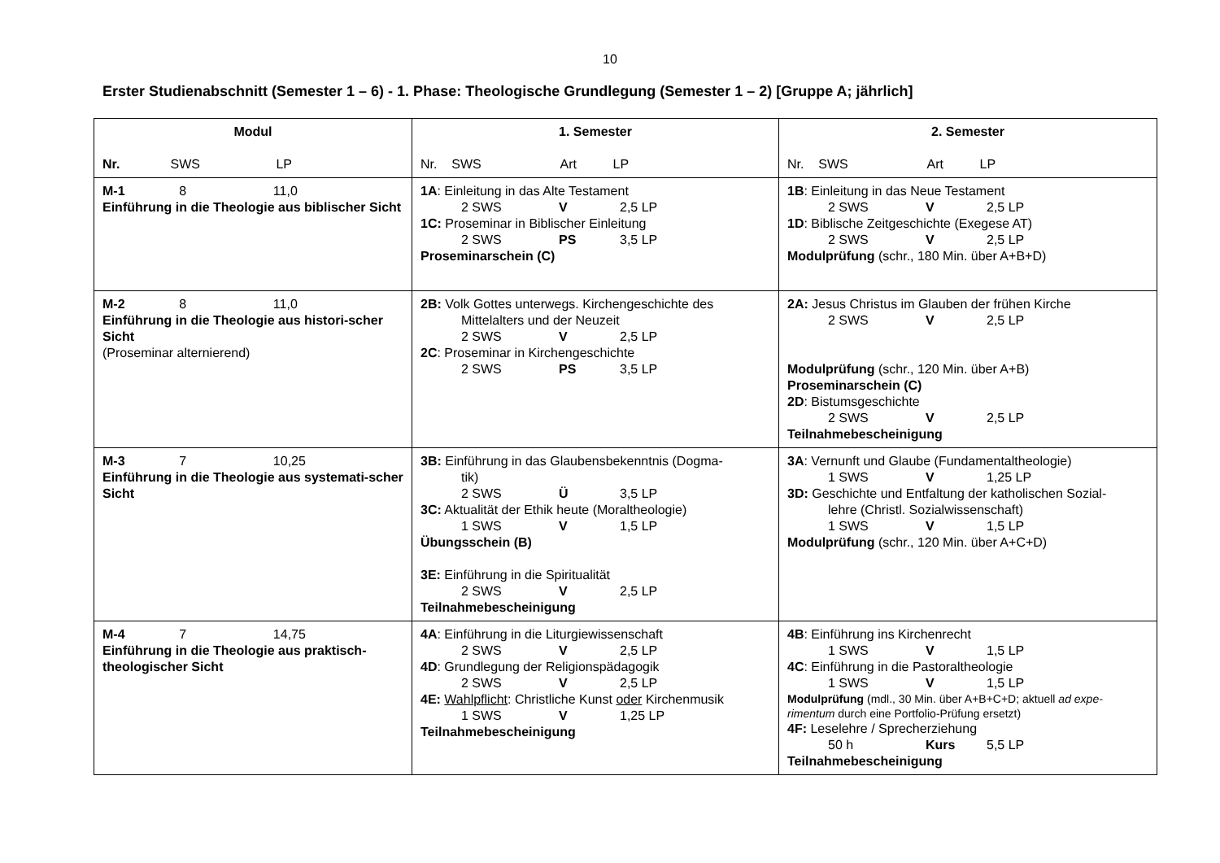10
Erster Studienabschnitt (Semester 1 – 6) - 1. Phase: Theologische Grundlegung (Semester 1 – 2) [Gruppe A; jährlich]
| Modul Nr. SWS LP | 1. Semester Nr. SWS Art LP | 2. Semester Nr. SWS Art LP |
| --- | --- | --- |
| M-1 8 11,0 Einführung in die Theologie aus biblischer Sicht | 1A : Einleitung in das Alte Testament 2 SWS V 2,5 LP 1C: Proseminar in Biblischer Einleitung 2 SWS PS 3,5 LP Proseminarschein (C) | 1B : Einleitung in das Neue Testament 2 SWS V 2,5 LP 1D : Biblische Zeitgeschichte (Exegese AT) 2 SWS V 2,5 LP Modulprüfung (schr., 180 Min. über A+B+D) |
| M-2 8 11,0 Einführung in die Theologie aus histori-scher Sicht (Proseminar alternierend) | 2B: Volk Gottes unterwegs. Kirchengeschichte des Mittelalters und der Neuzeit 2 SWS V 2,5 LP 2C : Proseminar in Kirchengeschichte 2 SWS PS 3,5 LP | 2A: Jesus Christus im Glauben der frühen Kirche 2 SWS V 2,5 LP Modulprüfung (schr., 120 Min. über A+B) Proseminarschein (C) 2D : Bistumsgeschichte 2 SWS V 2,5 LP Teilnahmebescheinigung |
| M-3 7 10,25 Einführung in die Theologie aus systemati-scher Sicht | 3B: Einführung in das Glaubensbekenntnis (Dogma- tik) 2 SWS Ü 3,5 LP 3C: Aktualität der Ethik heute (Moraltheologie) 1 SWS V 1,5 LP Übungsschein (B) 3E: Einführung in die Spiritualität 2 SWS V 2,5 LP Teilnahmebescheinigung | 3A : Vernunft und Glaube (Fundamentaltheologie) 1 SWS V 1,25 LP 3D: Geschichte und Entfaltung der katholischen Sozial- lehre (Christl. Sozialwissenschaft) 1 SWS V 1,5 LP Modulprüfung (schr., 120 Min. über A+C+D) |
| M-4 7 14,75 Einführung in die Theologie aus praktisch-theologischer Sicht | 4A : Einführung in die Liturgiewissenschaft 2 SWS V 2,5 LP 4D : Grundlegung der Religionspädagogik 2 SWS V 2,5 LP 4E: Wahlpflicht : Christliche Kunst oder Kirchenmusik 1 SWS V 1,25 LP Teilnahmebescheinigung | 4B : Einführung ins Kirchenrecht 1 SWS V 1,5 LP 4C : Einführung in die Pastoraltheologie 1 SWS V 1,5 LP Modulprüfung (mdl., 30 Min. über A+B+C+D; aktuell ad expe-rimentum durch eine Portfolio-Prüfung ersetzt) 4F: Leselehre / Sprecherziehung 50 h Kurs 5,5 LP Teilnahmebescheinigung |